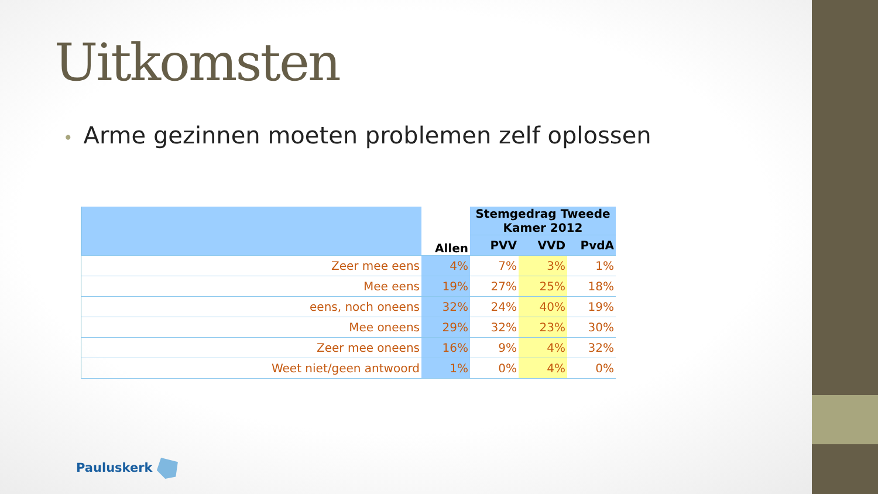Uitkomsten
• Arme gezinnen moeten problemen zelf oplossen
| | Allen | Stemgedrag Tweede Kamer 2012 | | |
| --- | --- | --- | --- | --- |
| | | PVV | VVD | PvdA |
| Zeer mee eens | 4% | 7% | 3% | 1% |
| Mee eens | 19% | 27% | 25% | 18% |
| eens, noch oneens | 32% | 24% | 40% | 19% |
| Mee oneens | 29% | 32% | 23% | 30% |
| Zeer mee oneens | 16% | 9% | 4% | 32% |
| Weet niet/geen antwoord | 1% | 0% | 4% | 0% |
Pauluskerk